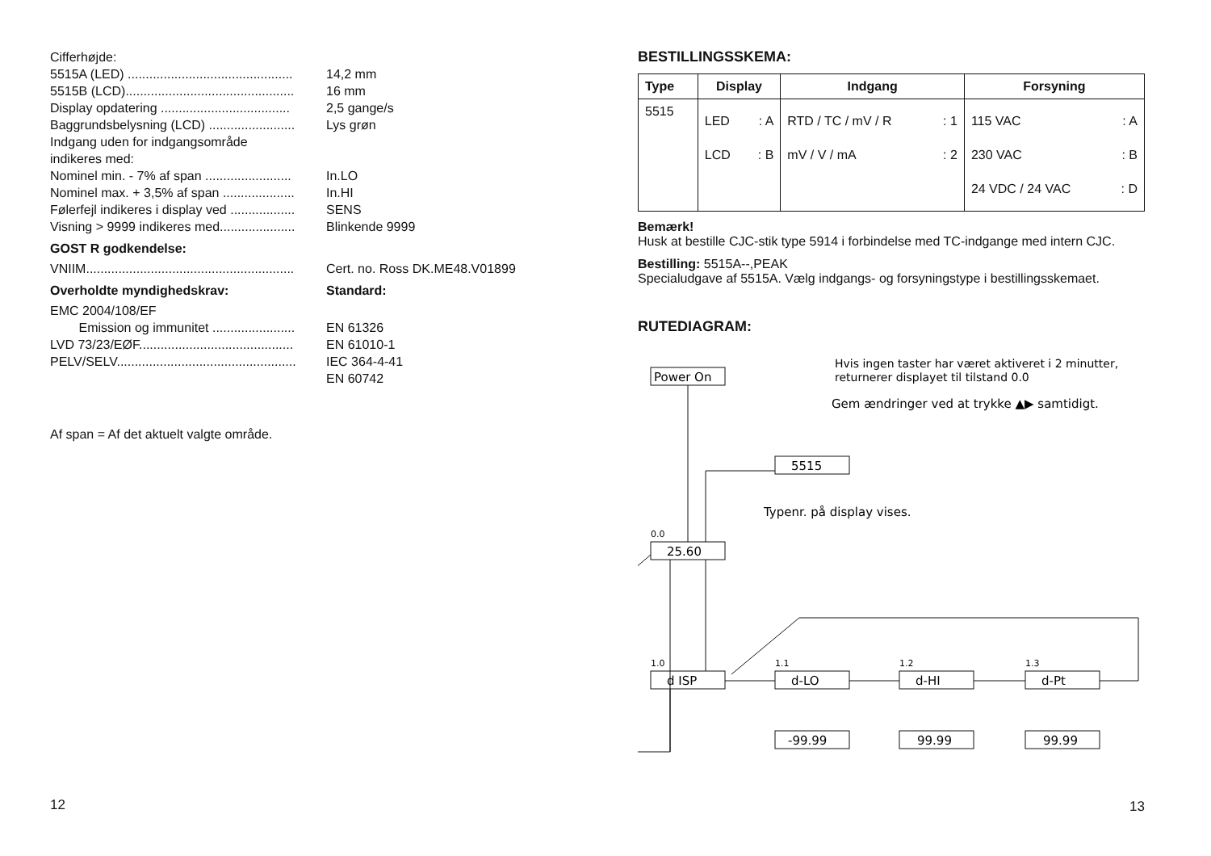Cifferhøjde:
5515A (LED) .............................................. 14,2 mm
5515B (LCD)............................................... 16 mm
Display opdatering .................................... 2,5 gange/s
Baggrundsbelysning (LCD) ........................ Lys grøn
Indgang uden for indgangsområde
indikeres med:
Nominel min. - 7% af span ........................ In.LO
Nominel max. + 3,5% af span .................... In.HI
Følerfejl indikeres i display ved .................. SENS
Visning > 9999 indikeres med..................... Blinkende 9999
GOST R godkendelse:
VNIIM.......................................................... Cert. no. Ross DK.ME48.V01899
Overholdte myndighedskrav: Standard:
EMC 2004/108/EF
Emission og immunitet ....................... EN 61326
LVD 73/23/EØF........................................... EN 61010-1
PELV/SELV.................................................. IEC 364-4-41
EN 60742
Af span = Af det aktuelt valgte område.
12
BESTILLINGSSKEMA:
| Type | Display | Indgang | Forsyning |
| --- | --- | --- | --- |
| 5515 | LED : A LCD : B | RTD / TC / mV / R : 1 mV / V / mA : 2 | 115 VAC : A 230 VAC : B 24 VDC / 24 VAC : D |
Bemærk!
Husk at bestille CJC-stik type 5914 i forbindelse med TC-indgange med intern CJC.
Bestilling: 5515A--,PEAK
Specialudgave af 5515A. Vælg indgangs- og forsyningstype i bestillingsskemaet.
RUTEDIAGRAM:
Power On
Hvis ingen taster har været aktiveret i 2 minutter,
returnerer displayet til tilstand 0.0
Gem ændringer ved at trykke ▲▶ samtidigt.
5515
Typenr. på display vises.
0.0
25.60
1.0
d ISP
1.1
d-LO
1.2
d-HI
1.3
d-Pt
-99.99
99.99
99.99
13